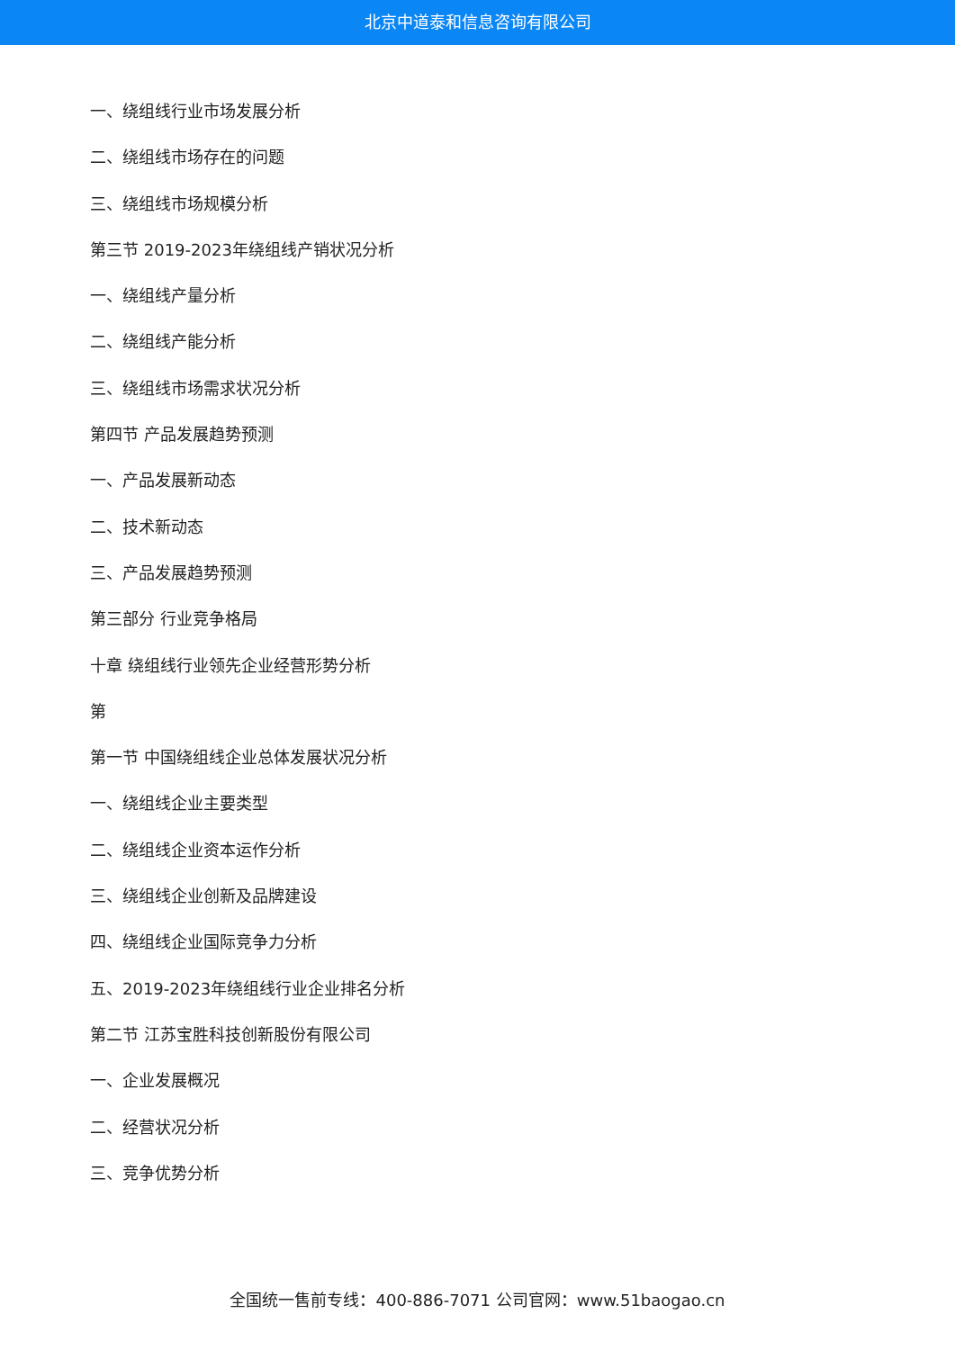北京中道泰和信息咨询有限公司
一、绕组线行业市场发展分析
二、绕组线市场存在的问题
三、绕组线市场规模分析
第三节 2019-2023年绕组线产销状况分析
一、绕组线产量分析
二、绕组线产能分析
三、绕组线市场需求状况分析
第四节 产品发展趋势预测
一、产品发展新动态
二、技术新动态
三、产品发展趋势预测
第三部分 行业竞争格局
十章 绕组线行业领先企业经营形势分析
第
第一节 中国绕组线企业总体发展状况分析
一、绕组线企业主要类型
二、绕组线企业资本运作分析
三、绕组线企业创新及品牌建设
四、绕组线企业国际竞争力分析
五、2019-2023年绕组线行业企业排名分析
第二节 江苏宝胜科技创新股份有限公司
一、企业发展概况
二、经营状况分析
三、竞争优势分析
全国统一售前专线：400-886-7071 公司官网：www.51baogao.cn